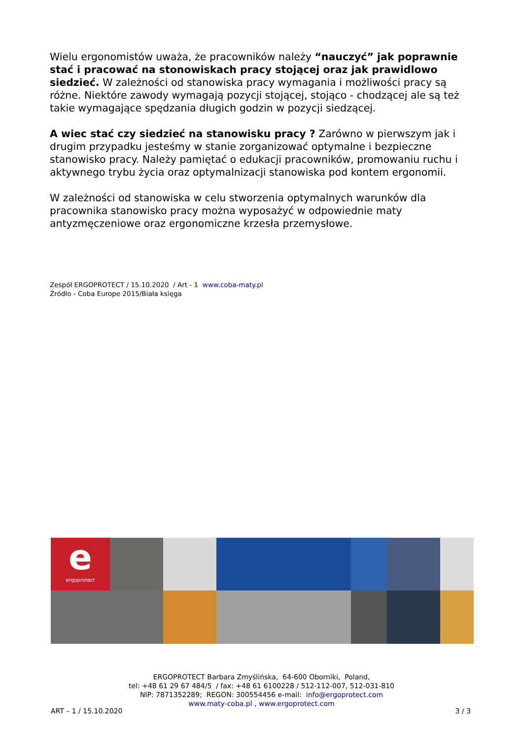Wielu ergonomistów uważa, że pracowników należy “nauczyć” jak poprawnie stać i pracować na stonowiskach pracy stojącej oraz jak prawidlowo siedzieć. W zależności od stanowiska pracy wymagania i możliwości pracy są różne. Niektóre zawody wymagają pozycji stojącej, stojąco - chodzącej ale są też takie wymagające spędzania długich godzin w pozycji siedzącej.
A wiec stać czy siedzieć na stanowisku pracy ? Zarówno w pierwszym jak i drugim przypadku jesteśmy w stanie zorganizować optymalne i bezpieczne stanowisko pracy. Należy pamiętać o edukacji pracowników, promowaniu ruchu i aktywnego trybu życia oraz optymalnizacji stanowiska pod kontem ergonomii.
W zależności od stanowiska w celu stworzenia optymalnych warunków dla pracownika stanowisko pracy można wyposażyć w odpowiednie maty antyzmęczeniowe oraz ergonomiczne krzesła przemysłowe.
Zespół ERGOPROTECT / 15.10.2020 / Art - 1 www.coba-maty.pl
Źródło - Coba Europe 2015/Biała księga
e
ergoprotect
ERGOPROTECT Barbara Zmyślińska, 64-600 Oborniki, Poland,
tel: +48 61 29 67 484/5 / fax: +48 61 6100228 / 512-112-007, 512-031-810
NIP: 7871352289; REGON: 300554456 e-mail: info@ergoprotect.com
www.maty-coba.pl , www.ergoprotect.com
ART – 1 / 15.10.2020 3 / 3